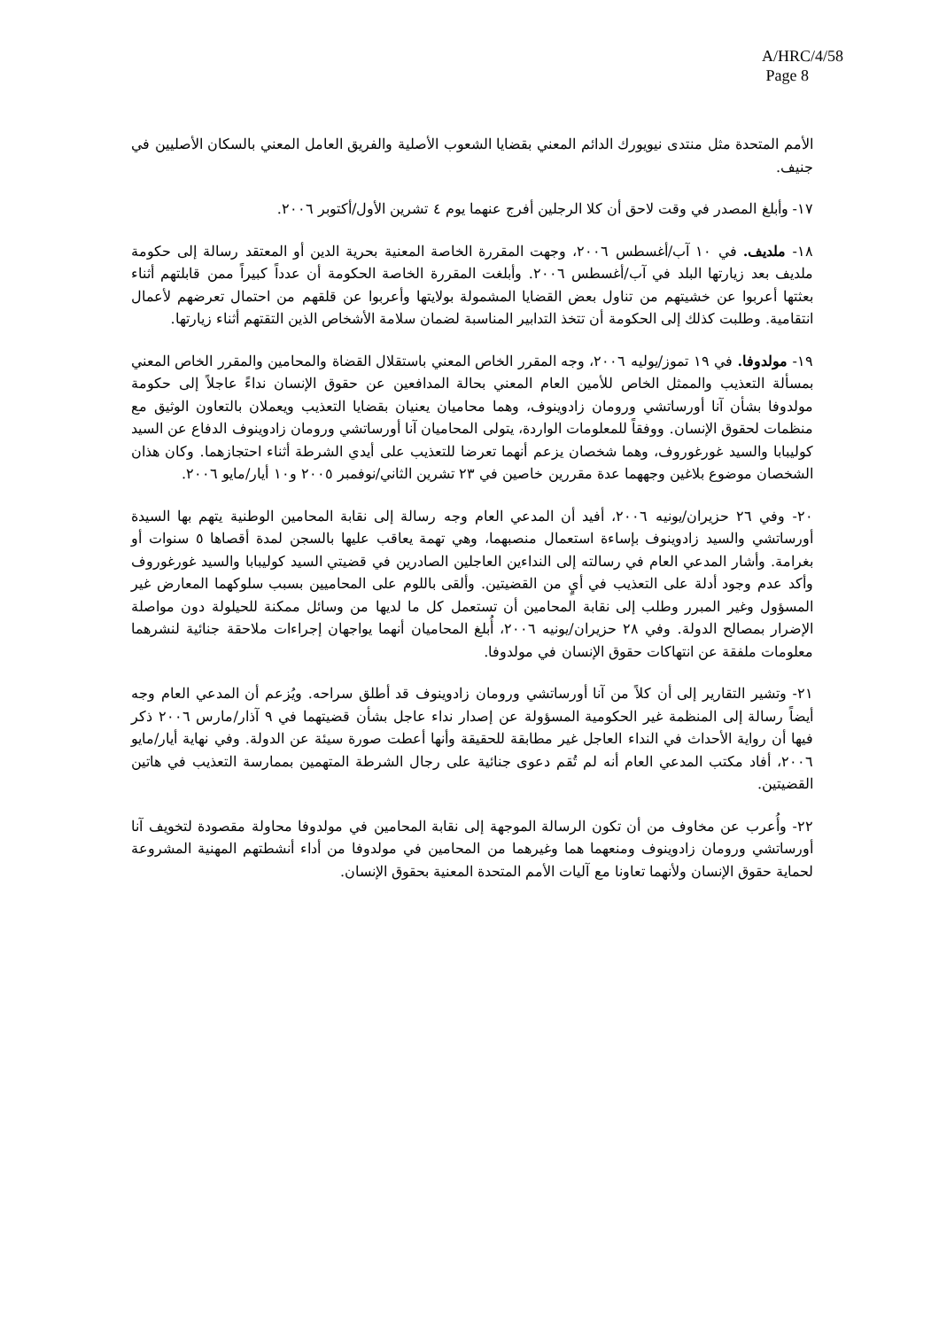A/HRC/4/58
Page 8
الأمم المتحدة مثل منتدى نيويورك الدائم المعني بقضايا الشعوب الأصلية والفريق العامل المعني بالسكان الأصليين في جنيف.
١٧- وأبلغ المصدر في وقت لاحق أن كلا الرجلين أفرج عنهما يوم ٤ تشرين الأول/أكتوبر ٢٠٠٦.
١٨- ملديف. في ١٠ آب/أغسطس ٢٠٠٦، وجهت المقررة الخاصة المعنية بحرية الدين أو المعتقد رسالة إلى حكومة ملديف بعد زيارتها البلد في آب/أغسطس ٢٠٠٦. وأبلغت المقررة الخاصة الحكومة أن عدداً كبيراً ممن قابلتهم أثناء بعثتها أعربوا عن خشيتهم من تناول بعض القضايا المشمولة بولايتها وأعربوا عن قلقهم من احتمال تعرضهم لأعمال انتقامية. وطلبت كذلك إلى الحكومة أن تتخذ التدابير المناسبة لضمان سلامة الأشخاص الذين التقتهم أثناء زيارتها.
١٩- مولدوفا. في ١٩ تموز/يوليه ٢٠٠٦، وجه المقرر الخاص المعني باستقلال القضاة والمحامين والمقرر الخاص المعني بمسألة التعذيب والممثل الخاص للأمين العام المعني بحالة المدافعين عن حقوق الإنسان نداءً عاجلاً إلى حكومة مولدوفا بشأن آنا أورساتشي ورومان زادوينوف، وهما محاميان يعنيان بقضايا التعذيب ويعملان بالتعاون الوثيق مع منظمات لحقوق الإنسان. ووفقاً للمعلومات الواردة، يتولى المحاميان آنا أورساتشي ورومان زادوينوف الدفاع عن السيد كوليبابا والسيد غورغوروف، وهما شخصان يزعم أنهما تعرضا للتعذيب على أيدي الشرطة أثناء احتجازهما. وكان هذان الشخصان موضوع بلاغين وجههما عدة مقررين خاصين في ٢٣ تشرين الثاني/نوفمبر ٢٠٠٥ و١٠ أيار/مايو ٢٠٠٦.
٢٠- وفي ٢٦ حزيران/يونيه ٢٠٠٦، أفيد أن المدعي العام وجه رسالة إلى نقابة المحامين الوطنية يتهم بها السيدة أورساتشي والسيد زادوينوف بإساءة استعمال منصبهما، وهي تهمة يعاقب عليها بالسجن لمدة أقصاها ٥ سنوات أو بغرامة. وأشار المدعي العام في رسالته إلى النداءين العاجلين الصادرين في قضيتي السيد كوليبابا والسيد غورغوروف وأكد عدم وجود أدلة على التعذيب في أيٍ من القضيتين. وألقى باللوم على المحاميين بسبب سلوكهما المعارض غير المسؤول وغير المبرر وطلب إلى نقابة المحامين أن تستعمل كل ما لديها من وسائل ممكنة للحيلولة دون مواصلة الإضرار بمصالح الدولة. وفي ٢٨ حزيران/يونيه ٢٠٠٦، أُبلغ المحاميان أنهما يواجهان إجراءات ملاحقة جنائية لنشرهما معلومات ملفقة عن انتهاكات حقوق الإنسان في مولدوفا.
٢١- وتشير التقارير إلى أن كلاً من آنا أورساتشي ورومان زادوينوف قد أطلق سراحه. ويُزعم أن المدعي العام وجه أيضاً رسالة إلى المنظمة غير الحكومية المسؤولة عن إصدار نداء عاجل بشأن قضيتهما في ٩ آذار/مارس ٢٠٠٦ ذكر فيها أن رواية الأحداث في النداء العاجل غير مطابقة للحقيقة وأنها أعطت صورة سيئة عن الدولة. وفي نهاية أيار/مايو ٢٠٠٦، أفاد مكتب المدعي العام أنه لم تُقم دعوى جنائية على رجال الشرطة المتهمين بممارسة التعذيب في هاتين القضيتين.
٢٢- وأُعرب عن مخاوف من أن تكون الرسالة الموجهة إلى نقابة المحامين في مولدوفا محاولة مقصودة لتخويف آنا أورساتشي ورومان زادوينوف ومنعهما هما وغيرهما من المحامين في مولدوفا من أداء أنشطتهم المهنية المشروعة لحماية حقوق الإنسان ولأنهما تعاونا مع آليات الأمم المتحدة المعنية بحقوق الإنسان.